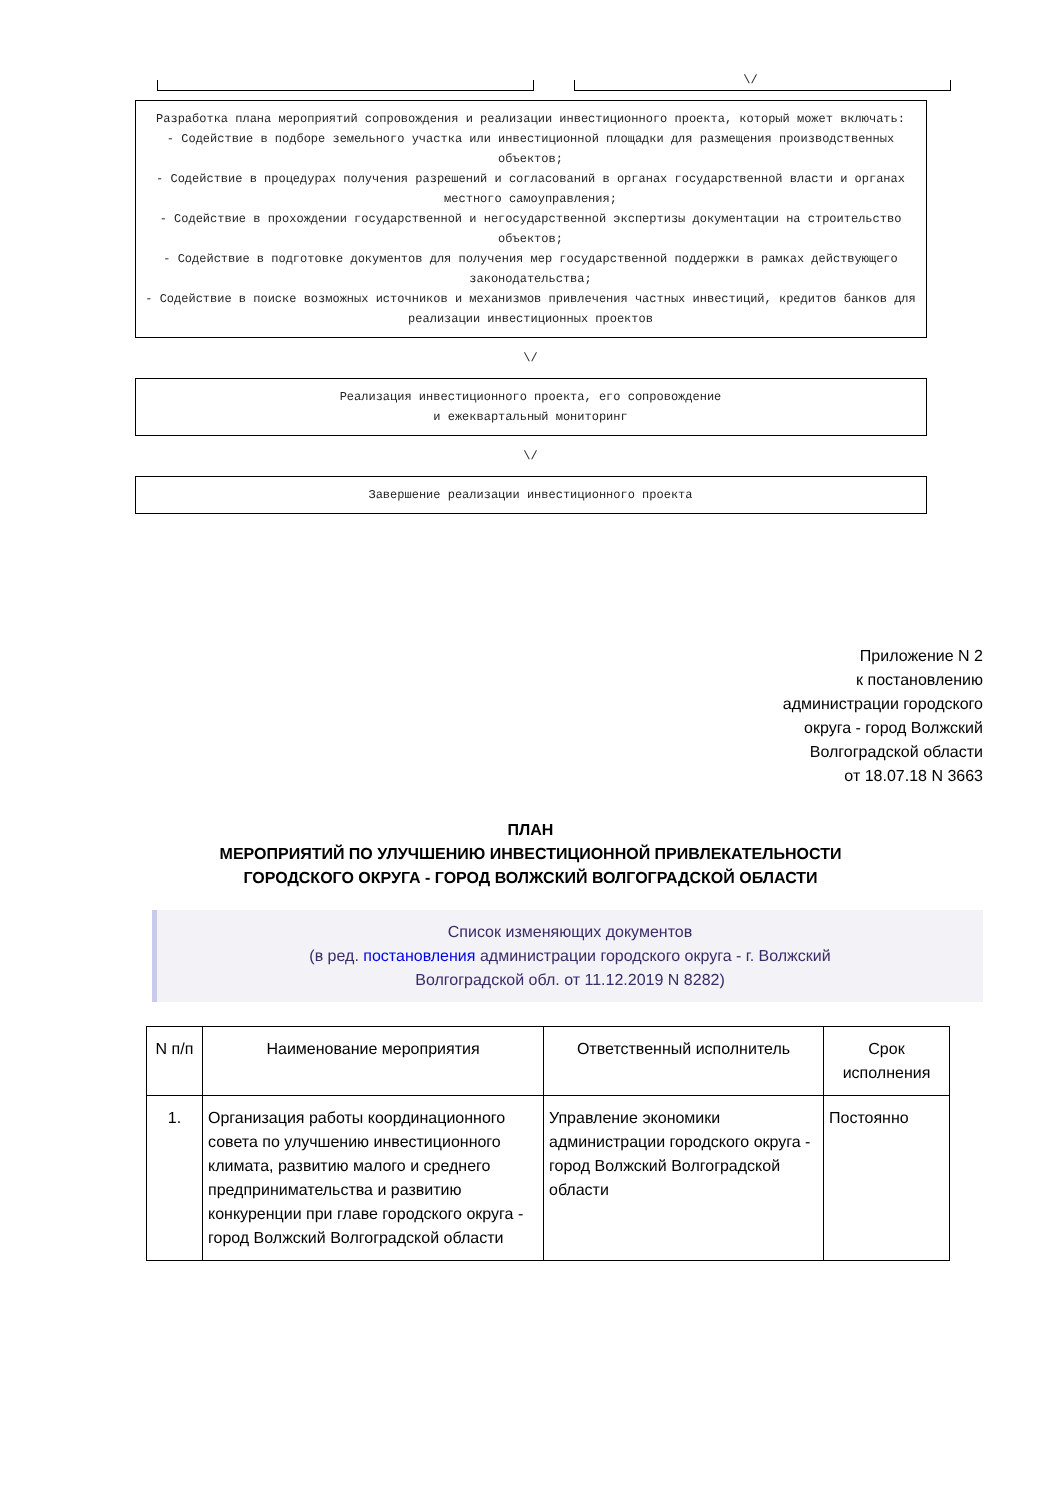\/
Разработка плана мероприятий сопровождения и реализации инвестиционного проекта, который может включать:
- Содействие в подборе земельного участка или инвестиционной площадки для размещения производственных объектов;
- Содействие в процедурах получения разрешений и согласований в органах государственной власти и органах местного самоуправления;
- Содействие в прохождении государственной и негосударственной экспертизы документации на строительство объектов;
- Содействие в подготовке документов для получения мер государственной поддержки в рамках действующего законодательства;
- Содействие в поиске возможных источников и механизмов привлечения частных инвестиций, кредитов банков для реализации инвестиционных проектов
\/
Реализация инвестиционного проекта, его сопровождение
и ежеквартальный мониторинг
\/
Завершение реализации инвестиционного проекта
Приложение N 2
к постановлению
администрации городского
округа - город Волжский
Волгоградской области
от 18.07.18 N 3663
ПЛАН
МЕРОПРИЯТИЙ ПО УЛУЧШЕНИЮ ИНВЕСТИЦИОННОЙ ПРИВЛЕКАТЕЛЬНОСТИ
ГОРОДСКОГО ОКРУГА - ГОРОД ВОЛЖСКИЙ ВОЛГОГРАДСКОЙ ОБЛАСТИ
Список изменяющих документов
(в ред. постановления администрации городского округа - г. Волжский
Волгоградской обл. от 11.12.2019 N 8282)
| N п/п | Наименование мероприятия | Ответственный исполнитель | Срок исполнения |
| --- | --- | --- | --- |
| 1. | Организация работы координационного совета по улучшению инвестиционного климата, развитию малого и среднего предпринимательства и развитию конкуренции при главе городского округа - город Волжский Волгоградской области | Управление экономики администрации городского округа - город Волжский Волгоградской области | Постоянно |